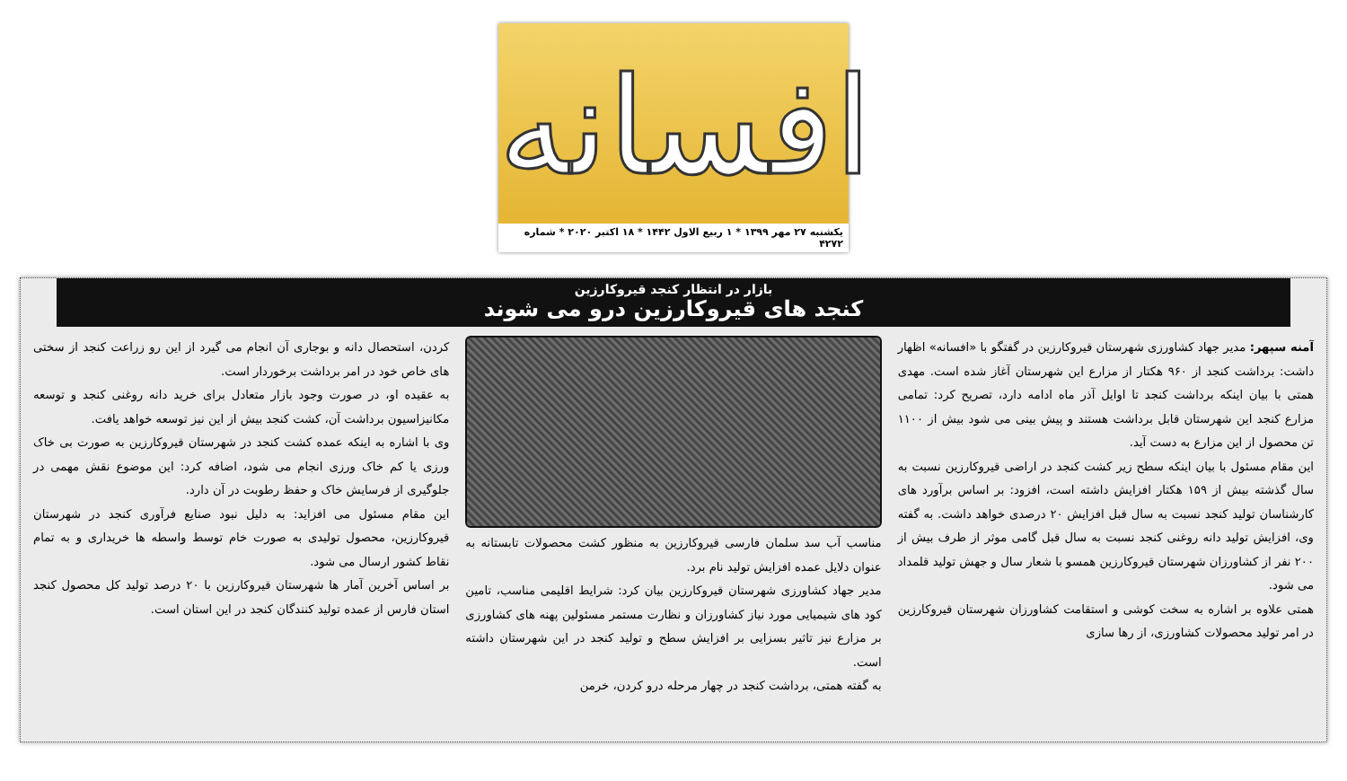افسانه
یکشنبه ۲۷ مهر ۱۳۹۹ * ۱ ربیع الاول ۱۴۴۲ * ۱۸ اکتبر ۲۰۲۰ * شماره ۴۲۷۲
بازار در انتظار کنجد قیروکارزین
کنجد های قیروکارزین درو می شوند
آمنه سپهر: مدیر جهاد کشاورزی شهرستان قیروکارزین در گفتگو با «افسانه» اظهار داشت: برداشت کنجد از ۹۶۰ هکتار از مزارع این شهرستان آغاز شده است. مهدی همتی با بیان اینکه برداشت کنجد تا اوایل آذر ماه ادامه دارد، تصریح کرد: تمامی مزارع کنجد این شهرستان قابل برداشت هستند و پیش بینی می شود بیش از ۱۱۰۰ تن محصول از این مزارع به دست آید.
این مقام مسئول با بیان اینکه سطح زیر کشت کنجد در اراضی قیروکارزین نسبت به سال گذشته بیش از ۱۵۹ هکتار افزایش داشته است، افزود: بر اساس برآورد های کارشناسان تولید کنجد نسبت به سال قبل افزایش ۲۰ درصدی خواهد داشت. به گفته وی، افزایش تولید دانه روغنی کنجد نسبت به سال قبل گامی موثر از طرف بیش از ۲۰۰ نفر از کشاورزان شهرستان قیروکارزین همسو با شعار سال و جهش تولید قلمداد می شود.
همتی علاوه بر اشاره به سخت کوشی و استقامت کشاورزان شهرستان قیروکارزین در امر تولید محصولات کشاورزی، از رها سازی
مناسب آب سد سلمان فارسی قیروکارزین به منظور کشت محصولات تابستانه به عنوان دلایل عمده افزایش تولید نام برد.
مدیر جهاد کشاورزی شهرستان قیروکارزین بیان کرد: شرایط اقلیمی مناسب، تامین کود های شیمیایی مورد نیاز کشاورزان و نظارت مستمر مسئولین پهنه های کشاورزی بر مزارع نیز تاثیر بسزایی بر افزایش سطح و تولید کنجد در این شهرستان داشته است.
به گفته همتی، برداشت کنجد در چهار مرحله درو کردن، خرمن
کردن، استحصال دانه و بوجاری آن انجام می گیرد از این رو زراعت کنجد از سختی های خاص خود در امر برداشت برخوردار است.
به عقیده او، در صورت وجود بازار متعادل برای خرید دانه روغنی کنجد و توسعه مکانیزاسیون برداشت آن، کشت کنجد بیش از این نیز توسعه خواهد یافت.
وی با اشاره به اینکه عمده کشت کنجد در شهرستان قیروکارزین به صورت بی خاک ورزی یا کم خاک ورزی انجام می شود، اضافه کرد: این موضوع نقش مهمی در جلوگیری از فرسایش خاک و حفظ رطوبت در آن دارد.
این مقام مسئول می افزاید: به دلیل نبود صنایع فرآوری کنجد در شهرستان قیروکارزین، محصول تولیدی به صورت خام توسط واسطه ها خریداری و به تمام نقاط کشور ارسال می شود.
بر اساس آخرین آمار ها شهرستان قیروکارزین با ۲۰ درصد تولید کل محصول کنجد استان فارس از عمده تولید کنندگان کنجد در این استان است.